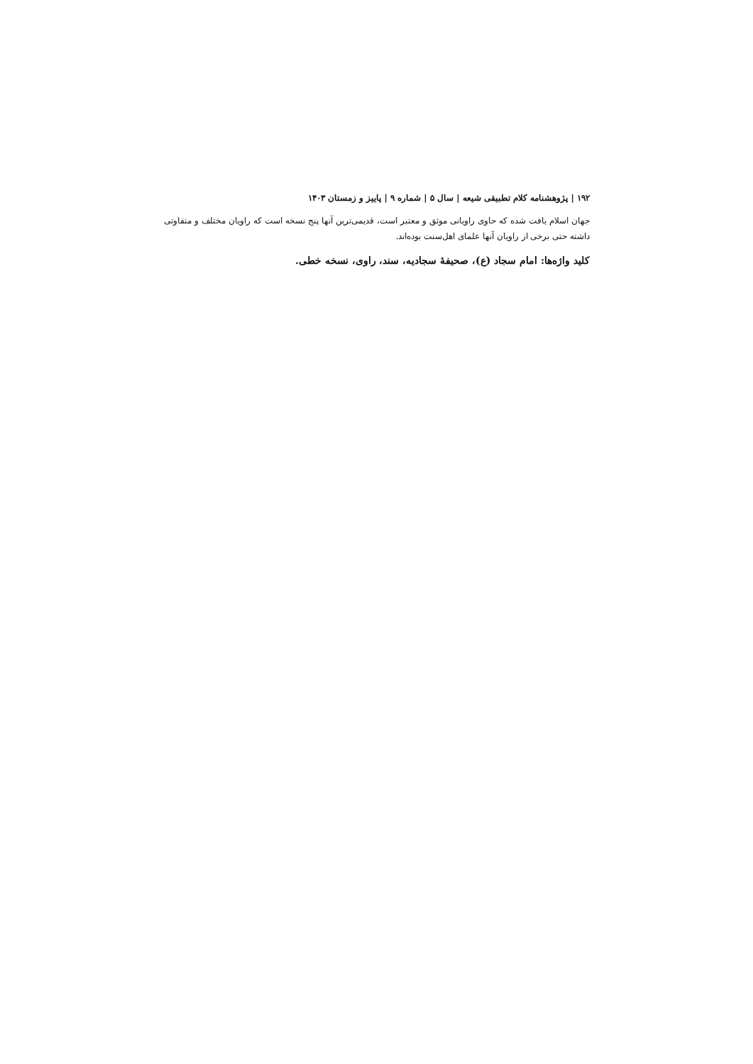۱۹۲ | پژوهشنامه کلام تطبیقی شیعه | سال ۵ | شماره ۹ | پاییز و زمستان ۱۴۰۳
جهان اسلام یافت شده که حاوی راویانی موثق و معتبر است، قدیمی‌ترین آنها پنج نسخه است که راویان مختلف و متفاوتی داشته حتی برخی از راویان آنها علمای اهل‌سنت بوده‌اند.
کلید واژه‌ها: امام سجاد (ع)، صحیفۀ سجادیه، سند، راوی، نسخه خطی.